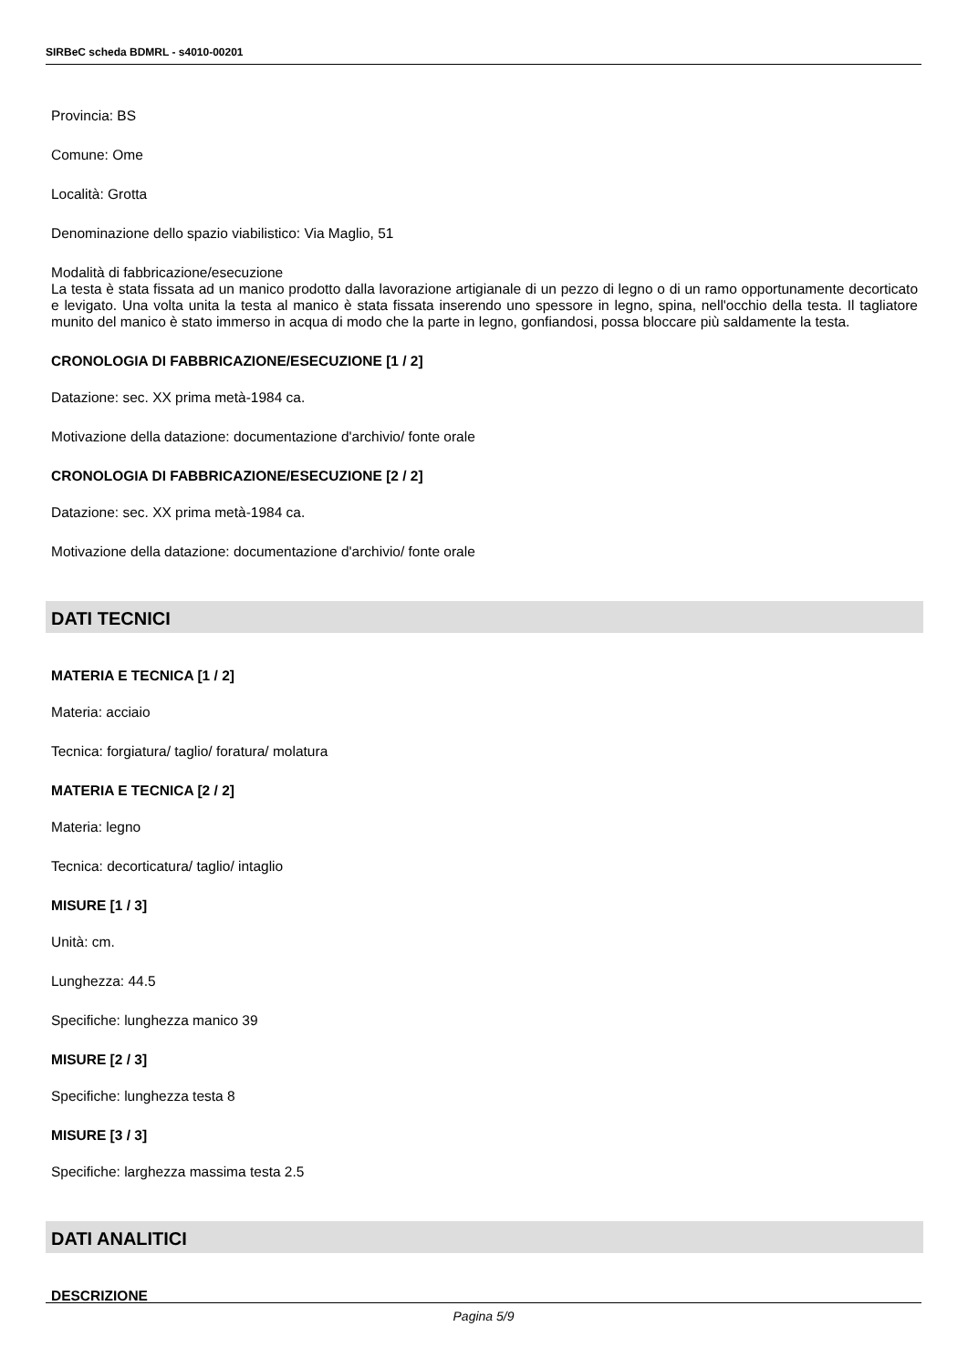SIRBeC scheda BDMRL - s4010-00201
Provincia: BS
Comune: Ome
Località: Grotta
Denominazione dello spazio viabilistico: Via Maglio, 51
Modalità di fabbricazione/esecuzione
La testa è stata fissata ad un manico prodotto dalla lavorazione artigianale di un pezzo di legno o di un ramo opportunamente decorticato e levigato. Una volta unita la testa al manico è stata fissata inserendo uno spessore in legno, spina, nell'occhio della testa. Il tagliatore munito del manico è stato immerso in acqua di modo che la parte in legno, gonfiandosi, possa bloccare più saldamente la testa.
CRONOLOGIA DI FABBRICAZIONE/ESECUZIONE [1 / 2]
Datazione: sec. XX prima metà-1984 ca.
Motivazione della datazione: documentazione d'archivio/ fonte orale
CRONOLOGIA DI FABBRICAZIONE/ESECUZIONE [2 / 2]
Datazione: sec. XX prima metà-1984 ca.
Motivazione della datazione: documentazione d'archivio/ fonte orale
DATI TECNICI
MATERIA E TECNICA [1 / 2]
Materia: acciaio
Tecnica: forgiatura/ taglio/ foratura/ molatura
MATERIA E TECNICA [2 / 2]
Materia: legno
Tecnica: decorticatura/ taglio/ intaglio
MISURE [1 / 3]
Unità: cm.
Lunghezza: 44.5
Specifiche: lunghezza manico 39
MISURE [2 / 3]
Specifiche: lunghezza testa 8
MISURE [3 / 3]
Specifiche: larghezza massima testa 2.5
DATI ANALITICI
DESCRIZIONE
Pagina 5/9